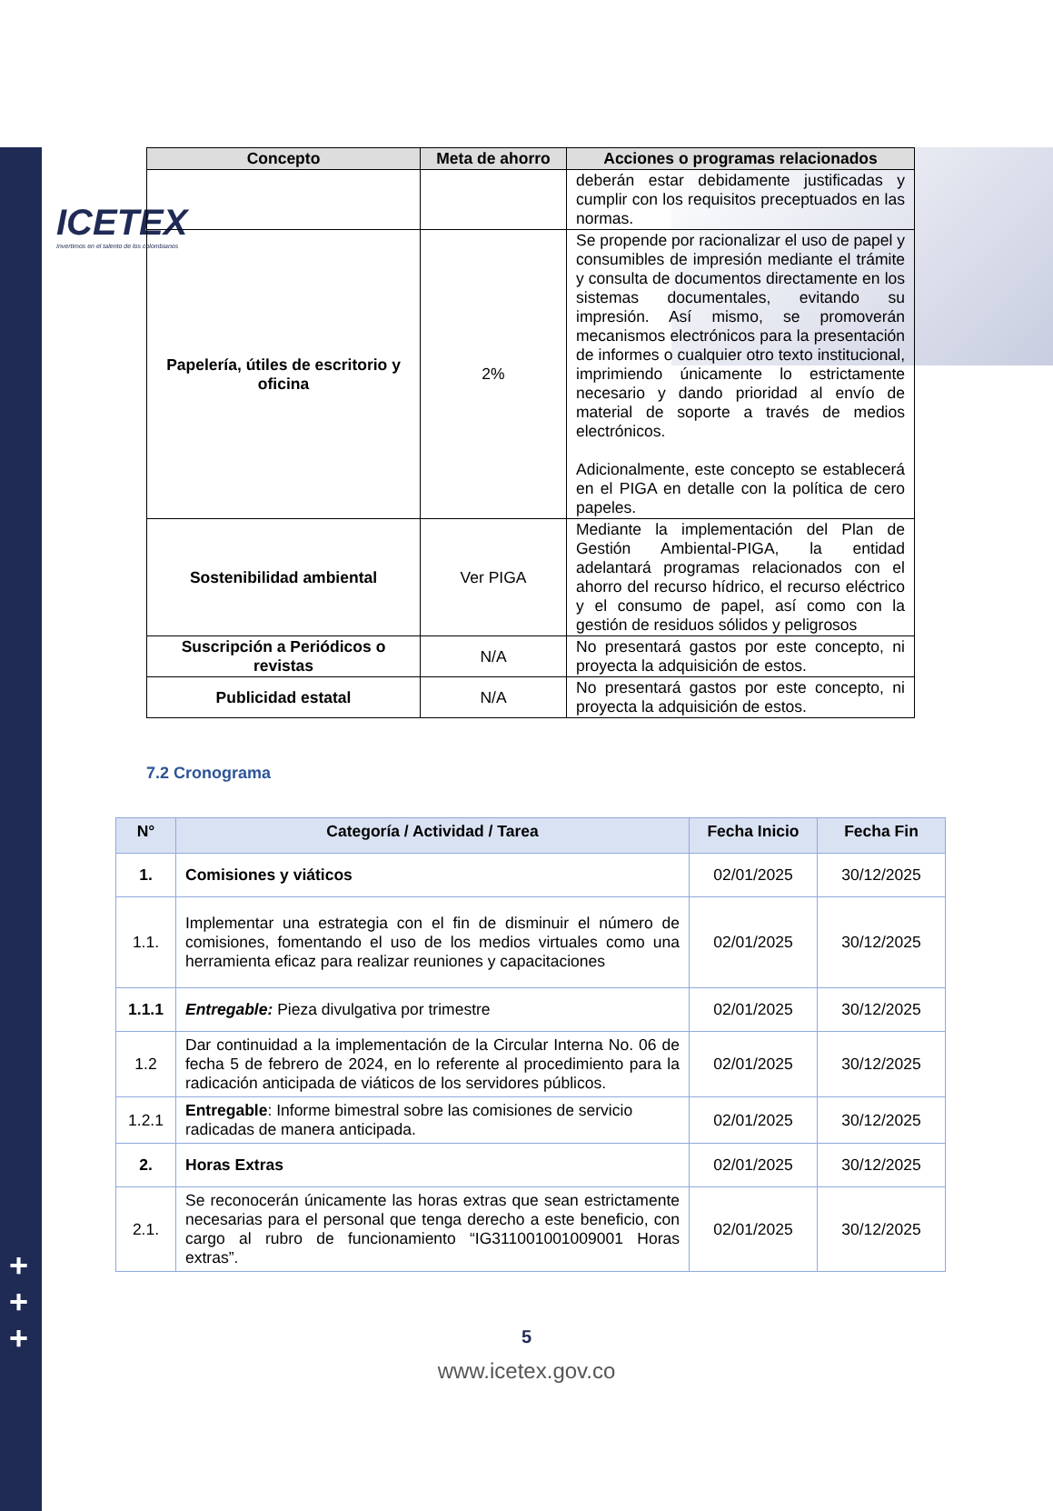ICETEX
Invertimos en el talento de los colombianos
+
+
+
| Concepto | Meta de ahorro | Acciones o programas relacionados |
| --- | --- | --- |
| | | deberán estar debidamente justificadas y cumplir con los requisitos preceptuados en las normas. |
| Papelería, útiles de escritorio y oficina | 2% | Se propende por racionalizar el uso de papel y consumibles de impresión mediante el trámite y consulta de documentos directamente en los sistemas documentales, evitando su impresión. Así mismo, se promoverán mecanismos electrónicos para la presentación de informes o cualquier otro texto institucional, imprimiendo únicamente lo estrictamente necesario y dando prioridad al envío de material de soporte a través de medios electrónicos. Adicionalmente, este concepto se establecerá en el PIGA en detalle con la política de cero papeles. |
| Sostenibilidad ambiental | Ver PIGA | Mediante la implementación del Plan de Gestión Ambiental-PIGA, la entidad adelantará programas relacionados con el ahorro del recurso hídrico, el recurso eléctrico y el consumo de papel, así como con la gestión de residuos sólidos y peligrosos |
| Suscripción a Periódicos o revistas | N/A | No presentará gastos por este concepto, ni proyecta la adquisición de estos. |
| Publicidad estatal | N/A | No presentará gastos por este concepto, ni proyecta la adquisición de estos. |
7.2 Cronograma
| N° | Categoría / Actividad / Tarea | Fecha Inicio | Fecha Fin |
| --- | --- | --- | --- |
| 1. | Comisiones y viáticos | 02/01/2025 | 30/12/2025 |
| 1.1. | Implementar una estrategia con el fin de disminuir el número de comisiones, fomentando el uso de los medios virtuales como una herramienta eficaz para realizar reuniones y capacitaciones | 02/01/2025 | 30/12/2025 |
| 1.1.1 | Entregable: Pieza divulgativa por trimestre | 02/01/2025 | 30/12/2025 |
| 1.2 | Dar continuidad a la implementación de la Circular Interna No. 06 de fecha 5 de febrero de 2024, en lo referente al procedimiento para la radicación anticipada de viáticos de los servidores públicos. | 02/01/2025 | 30/12/2025 |
| 1.2.1 | Entregable : Informe bimestral sobre las comisiones de servicio radicadas de manera anticipada. | 02/01/2025 | 30/12/2025 |
| 2. | Horas Extras | 02/01/2025 | 30/12/2025 |
| 2.1. | Se reconocerán únicamente las horas extras que sean estrictamente necesarias para el personal que tenga derecho a este beneficio, con cargo al rubro de funcionamiento “IG311001001009001 Horas extras”. | 02/01/2025 | 30/12/2025 |
5
www.icetex.gov.co